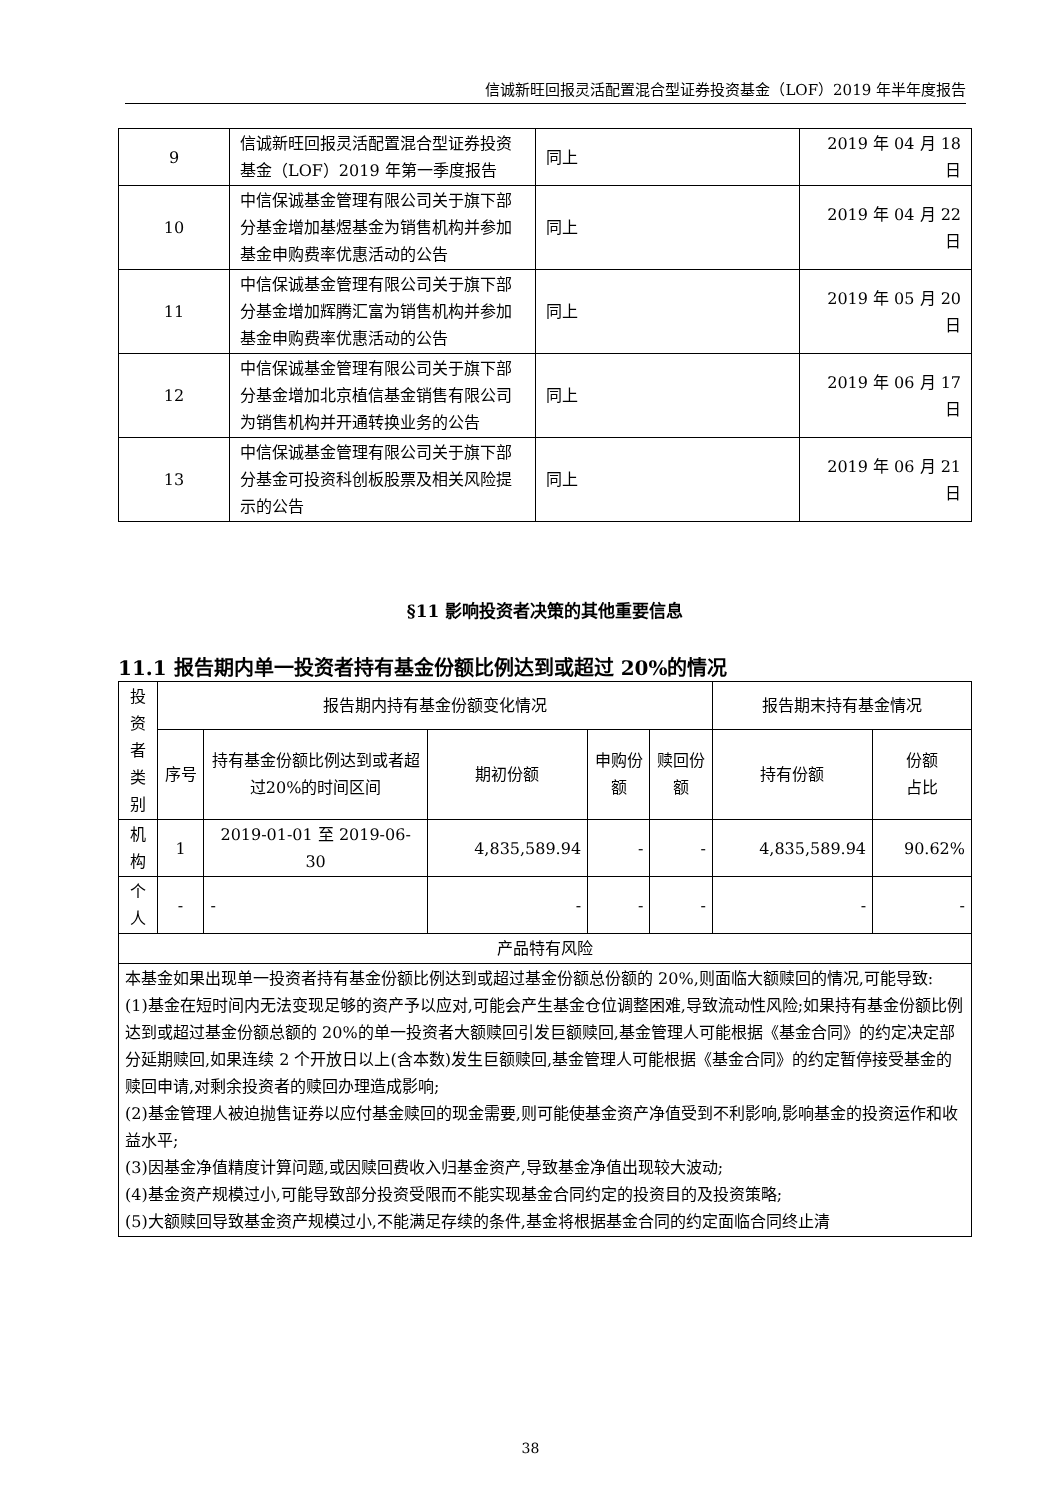信诚新旺回报灵活配置混合型证券投资基金（LOF）2019 年半年度报告
| 9 | 信诚新旺回报灵活配置混合型证券投资基金（LOF）2019 年第一季度报告 | 同上 | 2019 年 04 月 18 日 |
| 10 | 中信保诚基金管理有限公司关于旗下部分基金增加基煜基金为销售机构并参加基金申购费率优惠活动的公告 | 同上 | 2019 年 04 月 22 日 |
| 11 | 中信保诚基金管理有限公司关于旗下部分基金增加辉腾汇富为销售机构并参加基金申购费率优惠活动的公告 | 同上 | 2019 年 05 月 20 日 |
| 12 | 中信保诚基金管理有限公司关于旗下部分基金增加北京植信基金销售有限公司为销售机构并开通转换业务的公告 | 同上 | 2019 年 06 月 17 日 |
| 13 | 中信保诚基金管理有限公司关于旗下部分基金可投资科创板股票及相关风险提示的公告 | 同上 | 2019 年 06 月 21 日 |
§11 影响投资者决策的其他重要信息
11.1 报告期内单一投资者持有基金份额比例达到或超过 20%的情况
| 投 资 者 类 别 | 报告期内持有基金份额变化情况 | | | | | 报告期末持有基金情况 | |
| --- | --- | --- | --- | --- | --- | --- | --- |
| | 序号 | 持有基金份额比例达到或者超过20%的时间区间 | 期初份额 | 申购份额 | 赎回份额 | 持有份额 | 份额 占比 |
| 机 构 | 1 | 2019-01-01 至 2019-06-30 | 4,835,589.94 | - | - | 4,835,589.94 | 90.62% |
| 个 人 | - | - | - | - | - | - | - |
| 产品特有风险 | | | | | | | |
| 本基金如果出现单一投资者持有基金份额比例达到或超过基金份额总份额的 20%,则面临大额赎回的情况,可能导致: (1)基金在短时间内无法变现足够的资产予以应对,可能会产生基金仓位调整困难,导致流动性风险;如果持有基金份额比例达到或超过基金份额总额的 20%的单一投资者大额赎回引发巨额赎回,基金管理人可能根据《基金合同》的约定决定部分延期赎回,如果连续 2 个开放日以上(含本数)发生巨额赎回,基金管理人可能根据《基金合同》的约定暂停接受基金的赎回申请,对剩余投资者的赎回办理造成影响; (2)基金管理人被迫抛售证券以应付基金赎回的现金需要,则可能使基金资产净值受到不利影响,影响基金的投资运作和收益水平; (3)因基金净值精度计算问题,或因赎回费收入归基金资产,导致基金净值出现较大波动; (4)基金资产规模过小,可能导致部分投资受限而不能实现基金合同约定的投资目的及投资策略; (5)大额赎回导致基金资产规模过小,不能满足存续的条件,基金将根据基金合同的约定面临合同终止清 | | | | | | | |
38